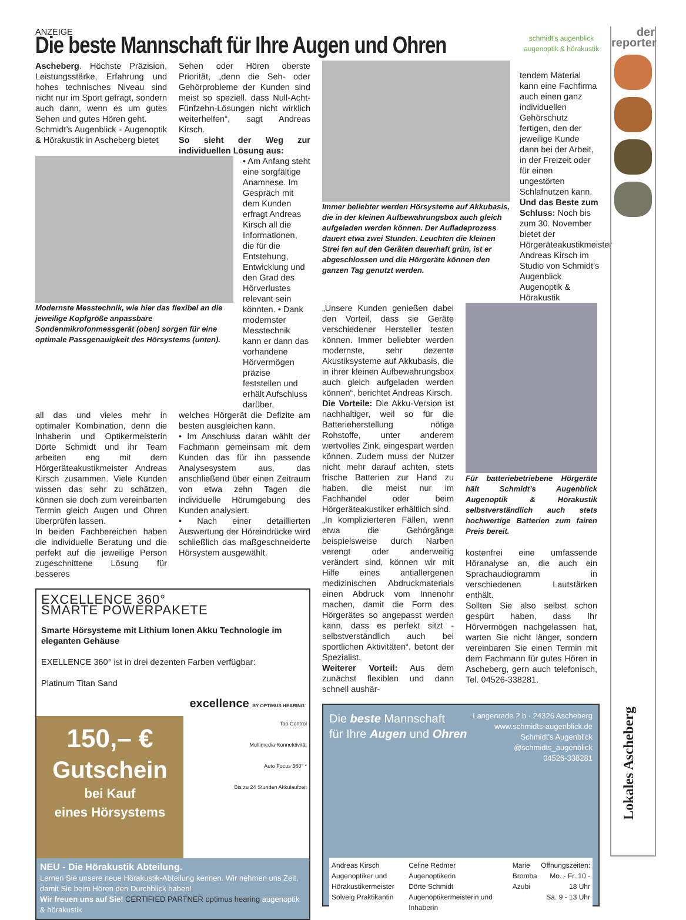ANZEIGE
Die beste Mannschaft für Ihre Augen und Ohren
schmidt's augenblick
augenoptik & hörakustik
Ascheberg. Höchste Präzision, Leistungsstärke, Erfahrung und hohes technisches Niveau sind nicht nur im Sport gefragt, sondern auch dann, wenn es um gutes Sehen und gutes Hören geht.
Schmidt’s Augenblick - Augenoptik & Hörakustik in Ascheberg bietet
Sehen oder Hören oberste Priorität, „denn die Seh- oder Gehörprobleme der Kunden sind meist so speziell, dass Null-Acht-Fünfzehn-Lösungen nicht wirklich weiterhelfen“, sagt Andreas Kirsch.
So sieht der Weg zur individuellen Lösung aus:
Modernste Messtechnik, wie hier das flexibel an die jeweilige Kopfgröße anpassbare Sondenmikrofonmessgerät (oben) sorgen für eine optimale Passgenauigkeit des Hörsystems (unten).
• Am Anfang steht eine sorgfältige Anamnese. Im Gespräch mit dem Kunden erfragt Andreas Kirsch all die Informationen, die für die Entstehung, Entwicklung und den Grad des Hörverlustes relevant sein könnten. • Dank modernster Messtechnik kann er dann das vorhandene Hörvermögen präzise feststellen und erhält Aufschluss darüber,
all das und vieles mehr in optimaler Kombination, denn die Inhaberin und Optikermeisterin Dörte Schmidt und ihr Team arbeiten eng mit dem Hörgeräteakustikmeister Andreas Kirsch zusammen. Viele Kunden wissen das sehr zu schätzen, können sie doch zum vereinbarten Termin gleich Augen und Ohren überprüfen lassen.
In beiden Fachbereichen haben die individuelle Beratung und die perfekt auf die jeweilige Person zugeschnittene Lösung für besseres
welches Hörgerät die Defizite am besten ausgleichen kann.
• Im Anschluss daran wählt der Fachmann gemeinsam mit dem Kunden das für ihn passende Analysesystem aus, das anschließend über einen Zeitraum von etwa zehn Tagen die individuelle Hörumgebung des Kunden analysiert.
• Nach einer detaillierten Auswertung der Höreindrücke wird schließlich das maßgeschneiderte Hörsystem ausgewählt.
EXCELLENCE 360°
SMARTE POWERPAKETE
Smarte Hörsysteme mit Lithium Ionen Akku Technologie im eleganten Gehäuse
EXELLENCE 360° ist in drei dezenten Farben verfügbar:
Platinum Titan Sand
excellence BY OPTIMUS HEARING
150,– €
Gutschein
bei Kauf
eines Hörsystems
Tap Control
Multimedia Konnektivität
Auto Focus 360° *
Bis zu 24 Stunden Akkulaufzeit
NEU - Die Hörakustik Abteilung.
Lernen Sie unsere neue Hörakustik-Abteilung kennen. Wir nehmen uns Zeit, damit Sie beim Hören den Durchblick haben!
Wir freuen uns auf Sie! CERTIFIED PARTNER optimus hearing augenoptik & hörakustik
Immer beliebter werden Hörsysteme auf Akkubasis, die in der kleinen Aufbewahrungsbox auch gleich aufgeladen werden können. Der Aufladeprozess dauert etwa zwei Stunden. Leuchten die kleinen Strei fen auf den Geräten dauerhaft grün, ist er abgeschlossen und die Hörgeräte können den ganzen Tag genutzt werden.
tendem Material kann eine Fachfirma auch einen ganz individuellen Gehörschutz fertigen, den der jeweilige Kunde dann bei der Arbeit, in der Freizeit oder für einen ungestörten Schlafnutzen kann.
Und das Beste zum Schluss: Noch bis zum 30. November bietet der Hörgeräteakustikmeister Andreas Kirsch im Studio von Schmidt’s Augenblick Augenoptik & Hörakustik
„Unsere Kunden genießen dabei den Vorteil, dass sie Geräte verschiedener Hersteller testen können. Immer beliebter werden modernste, sehr dezente Akustiksysteme auf Akkubasis, die in ihrer kleinen Aufbewahrungsbox auch gleich aufgeladen werden können“, berichtet Andreas Kirsch.
Die Vorteile: Die Akku-Version ist nachhaltiger, weil so für die Batterieherstellung nötige Rohstoffe, unter anderem wertvolles Zink, eingespart werden können. Zudem muss der Nutzer nicht mehr darauf achten, stets frische Batterien zur Hand zu haben, die meist nur im Fachhandel oder beim Hörgeräteakustiker erhältlich sind.
„In komplizierteren Fällen, wenn etwa die Gehörgänge beispielsweise durch Narben verengt oder anderweitig verändert sind, können wir mit Hilfe eines antiallergenen medizinischen Abdruckmaterials einen Abdruck vom Innenohr machen, damit die Form des Hörgerätes so angepasst werden kann, dass es perfekt sitzt - selbstverständlich auch bei sportlichen Aktivitäten“, betont der Spezialist.
Weiterer Vorteil: Aus dem zunächst flexiblen und dann schnell aushär-
Für batteriebetriebene Hörgeräte hält Schmidt’s Augenblick Augenoptik & Hörakustik selbstverständlich auch stets hochwertige Batterien zum fairen Preis bereit.
kostenfrei eine umfassende Höranalyse an, die auch ein Sprachaudiogramm in verschiedenen Lautstärken enthält.
Sollten Sie also selbst schon gespürt haben, dass Ihr Hörvermögen nachgelassen hat, warten Sie nicht länger, sondern vereinbaren Sie einen Termin mit dem Fachmann für gutes Hören in Ascheberg, gern auch telefonisch, Tel. 04526-338281.
Die beste Mannschaft
für Ihre Augen und Ohren
Langenrade 2 b · 24326 Ascheberg
www.schmidts-augenblick.de
Schmidt’s Augenblick
@schmidts_augenblick
04526-338281
Andreas Kirsch
Augenoptiker und Hörakustikermeister
Solveig Praktikantin
Celine Redmer
Augenoptikerin
Dörte Schmidt Augenoptikermeisterin und Inhaberin
Marie Bromba
Azubi
Öffnungszeiten:
Mo. - Fr. 10 - 18 Uhr
Sa. 9 - 13 Uhr
der
reporter
Lokales Ascheberg